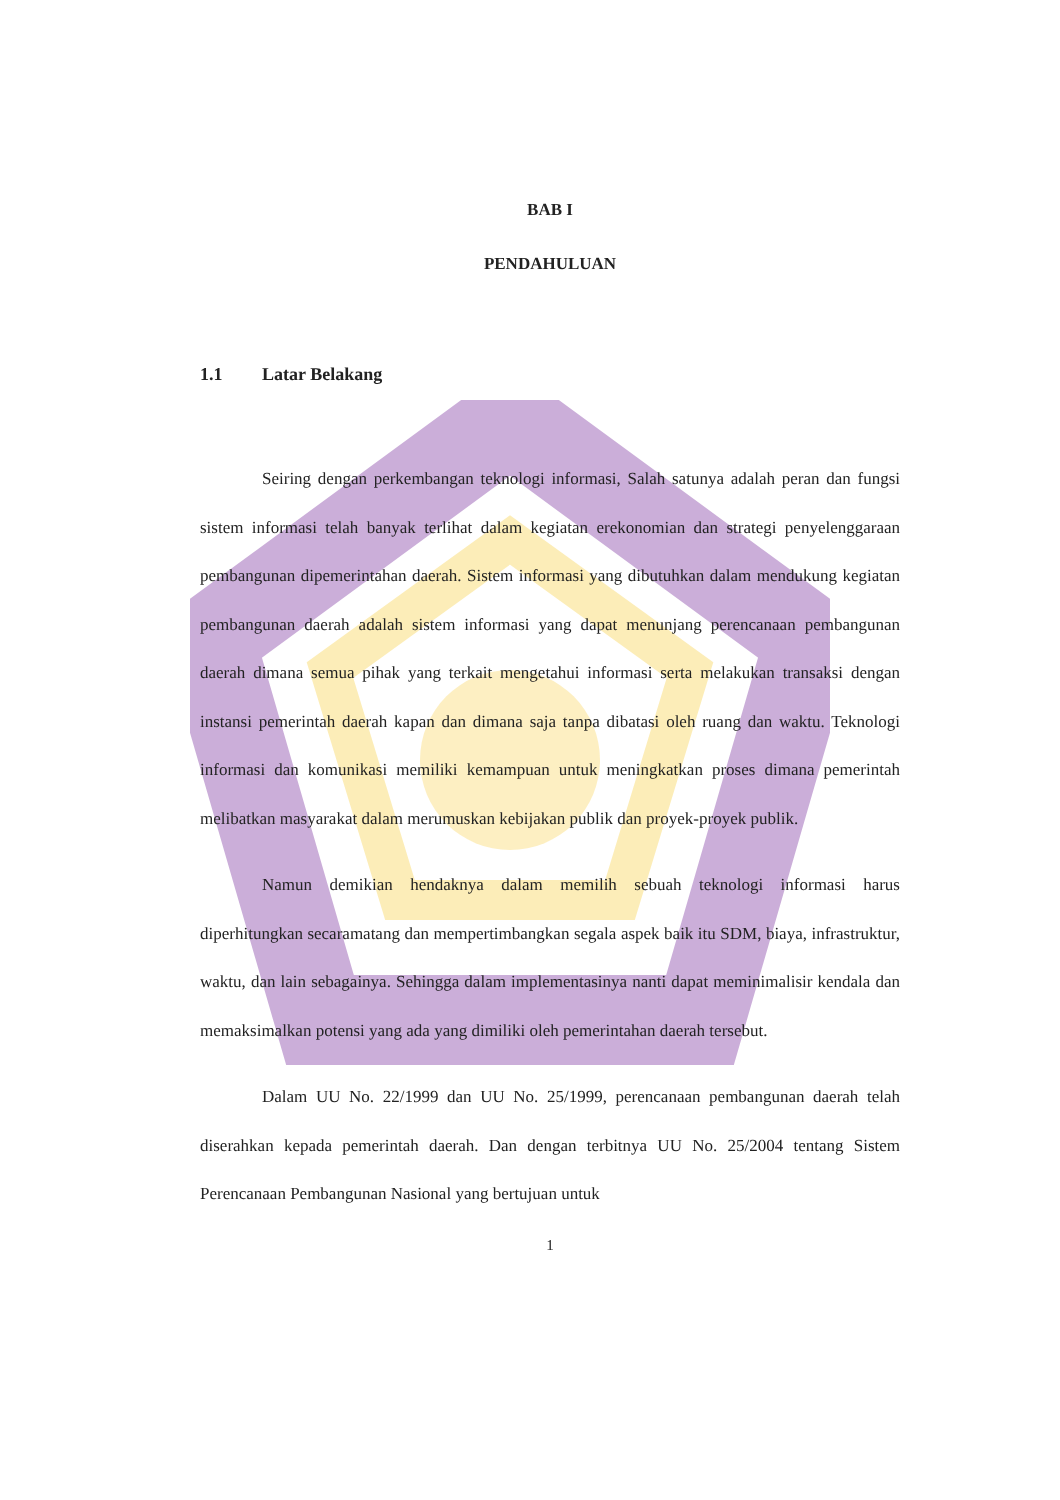BAB I
PENDAHULUAN
1.1 Latar Belakang
Seiring dengan perkembangan teknologi informasi, Salah satunya adalah peran dan fungsi sistem informasi telah banyak terlihat dalam kegiatan erekonomian dan strategi penyelenggaraan pembangunan dipemerintahan daerah. Sistem informasi yang dibutuhkan dalam mendukung kegiatan pembangunan daerah adalah sistem informasi yang dapat menunjang perencanaan pembangunan daerah dimana semua pihak yang terkait mengetahui informasi serta melakukan transaksi dengan instansi pemerintah daerah kapan dan dimana saja tanpa dibatasi oleh ruang dan waktu. Teknologi informasi dan komunikasi memiliki kemampuan untuk meningkatkan proses dimana pemerintah melibatkan masyarakat dalam merumuskan kebijakan publik dan proyek-proyek publik.
Namun demikian hendaknya dalam memilih sebuah teknologi informasi harus diperhitungkan secaramatang dan mempertimbangkan segala aspek baik itu SDM, biaya, infrastruktur, waktu, dan lain sebagainya. Sehingga dalam implementasinya nanti dapat meminimalisir kendala dan memaksimalkan potensi yang ada yang dimiliki oleh pemerintahan daerah tersebut.
Dalam UU No. 22/1999 dan UU No. 25/1999, perencanaan pembangunan daerah telah diserahkan kepada pemerintah daerah. Dan dengan terbitnya UU No. 25/2004 tentang Sistem Perencanaan Pembangunan Nasional yang bertujuan untuk
1